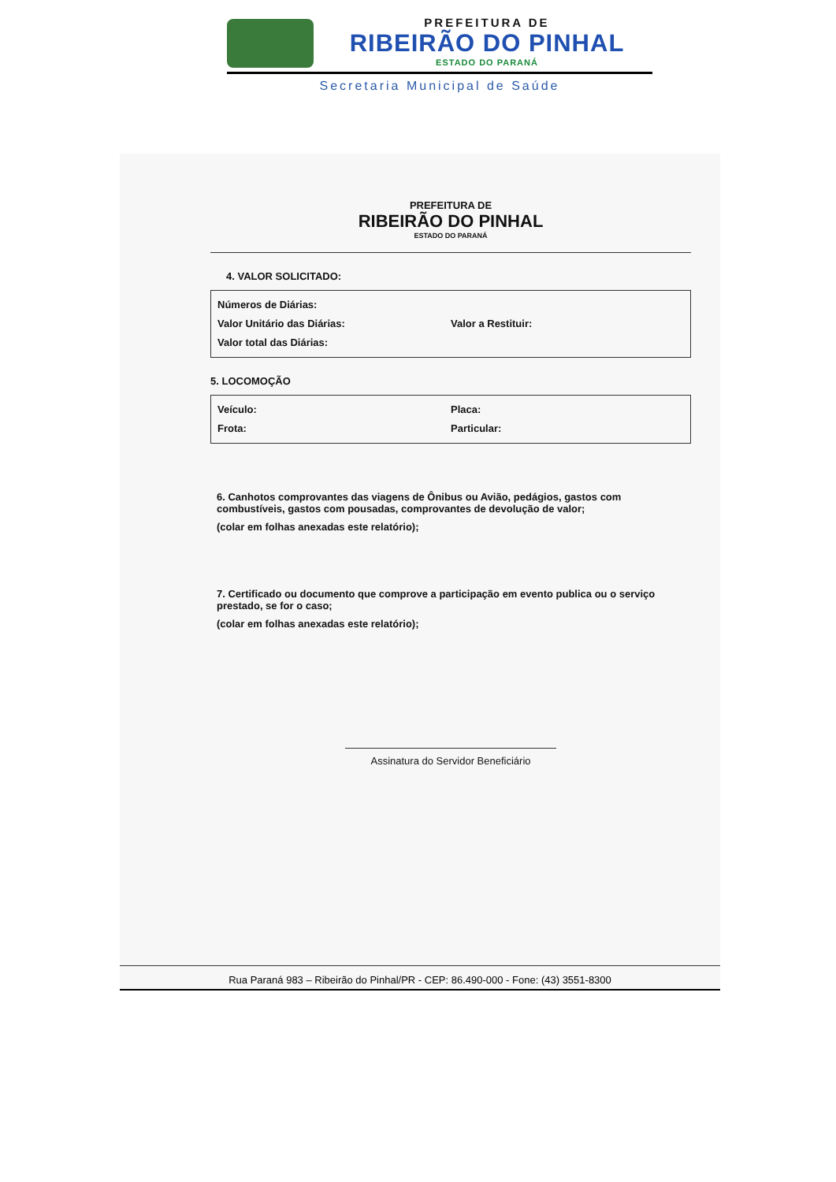PREFEITURA DE
RIBEIRÃO DO PINHAL
ESTADO DO PARANÁ
Secretaria Municipal de Saúde
PREFEITURA DE
RIBEIRÃO DO PINHAL
ESTADO DO PARANÁ
4. VALOR SOLICITADO:
Números de Diárias:
Valor Unitário das Diárias: Valor a Restituir:
Valor total das Diárias:
5. LOCOMOÇÃO
Veículo: Placa:
Frota: Particular:
6. Canhotos comprovantes das viagens de Ônibus ou Avião, pedágios, gastos com combustíveis, gastos com pousadas, comprovantes de devolução de valor;
(colar em folhas anexadas este relatório);
7. Certificado ou documento que comprove a participação em evento publica ou o serviço prestado, se for o caso;
(colar em folhas anexadas este relatório);
Assinatura do Servidor Beneficiário
Rua Paraná 983 – Ribeirão do Pinhal/PR - CEP: 86.490-000 - Fone: (43) 3551-8300